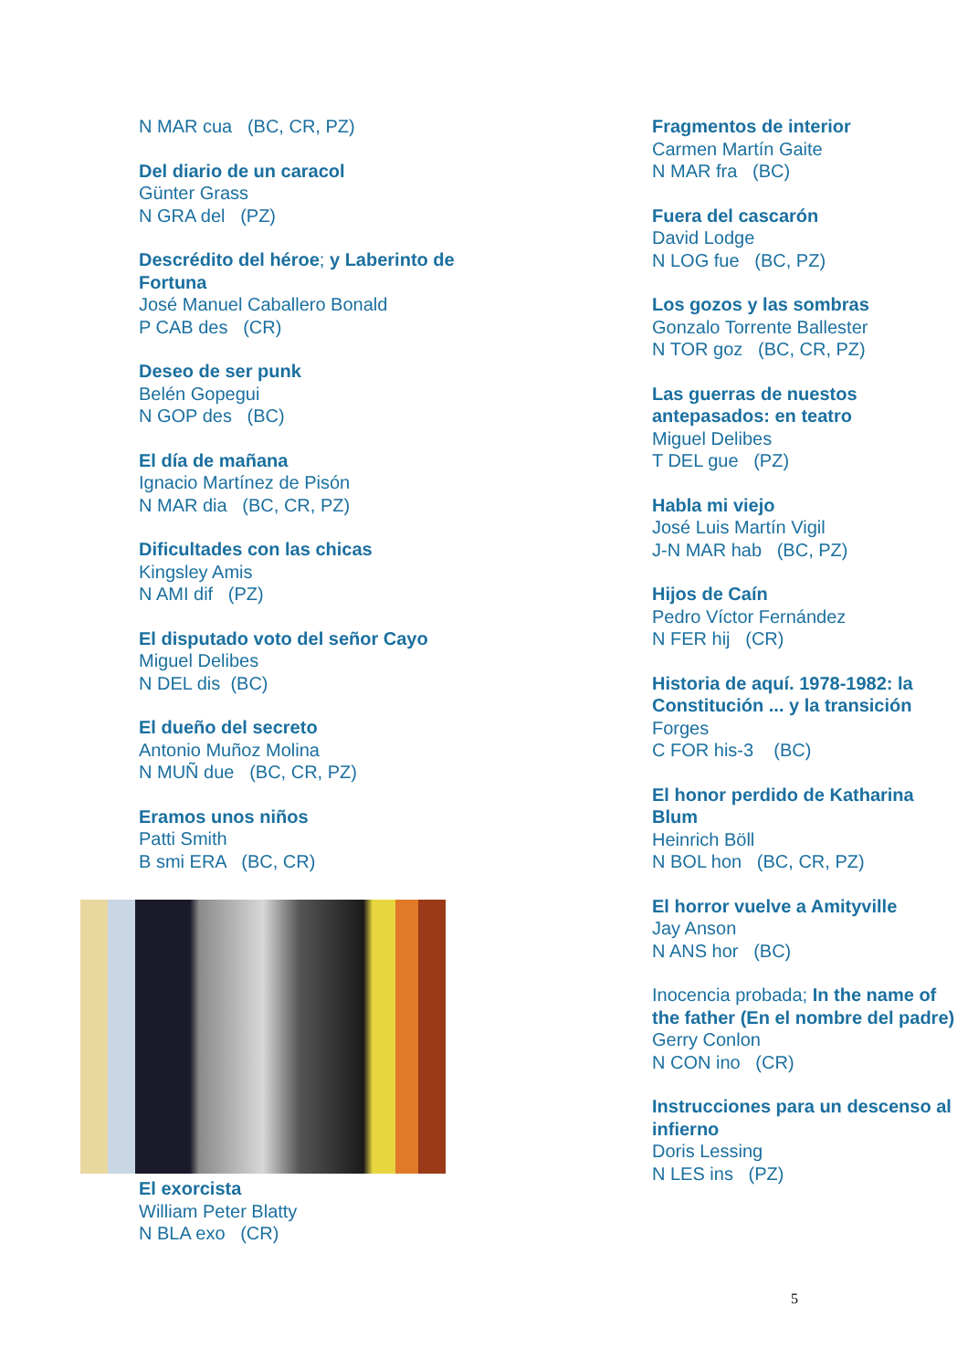N MAR cua (BC, CR, PZ)
Del diario de un caracol
Günter Grass
N GRA del (PZ)
Descrédito del héroe; y Laberinto de Fortuna
José Manuel Caballero Bonald
P CAB des (CR)
Deseo de ser punk
Belén Gopegui
N GOP des (BC)
El día de mañana
Ignacio Martínez de Pisón
N MAR dia (BC, CR, PZ)
Dificultades con las chicas
Kingsley Amis
N AMI dif (PZ)
El disputado voto del señor Cayo
Miguel Delibes
N DEL dis (BC)
El dueño del secreto
Antonio Muñoz Molina
N MUÑ due (BC, CR, PZ)
Eramos unos niños
Patti Smith
B smi ERA (BC, CR)
El exorcista
William Peter Blatty
N BLA exo (CR)
Fragmentos de interior
Carmen Martín Gaite
N MAR fra (BC)
Fuera del cascarón
David Lodge
N LOG fue (BC, PZ)
Los gozos y las sombras
Gonzalo Torrente Ballester
N TOR goz (BC, CR, PZ)
Las guerras de nuestos antepasados: en teatro
Miguel Delibes
T DEL gue (PZ)
Habla mi viejo
José Luis Martín Vigil
J-N MAR hab (BC, PZ)
Hijos de Caín
Pedro Víctor Fernández
N FER hij (CR)
Historia de aquí. 1978-1982: la Constitución ... y la transición
Forges
C FOR his-3 (BC)
El honor perdido de Katharina Blum
Heinrich Böll
N BOL hon (BC, CR, PZ)
El horror vuelve a Amityville
Jay Anson
N ANS hor (BC)
Inocencia probada; In the name of the father (En el nombre del padre)
Gerry Conlon
N CON ino (CR)
Instrucciones para un descenso al infierno
Doris Lessing
N LES ins (PZ)
5